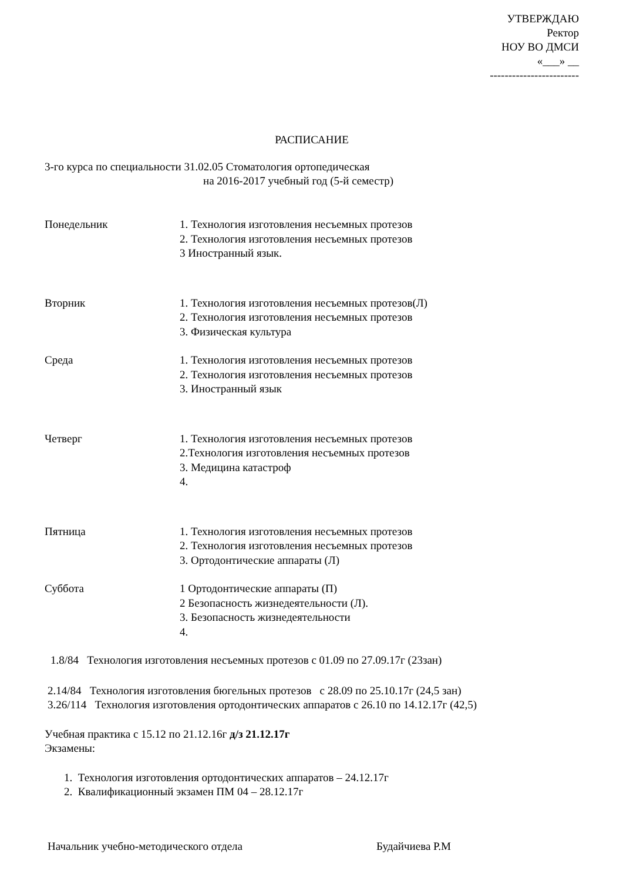УТВЕРЖДАЮ
Ректор
НОУ ВО ДМСИ
«___» __
------------------------
РАСПИСАНИЕ
3-го курса по специальности 31.02.05 Стоматология ортопедическая
на 2016-2017 учебный год (5-й семестр)
Понедельник 1. Технология изготовления несъемных протезов
2. Технология изготовления несъемных протезов
3 Иностранный язык.
Вторник 1. Технология изготовления несъемных протезов(Л)
2. Технология изготовления несъемных протезов
3. Физическая культура
Среда 1. Технология изготовления несъемных протезов
2. Технология изготовления несъемных протезов
3. Иностранный язык
Четверг 1. Технология изготовления несъемных протезов
2.Технология изготовления несъемных протезов
3. Медицина катастроф
4.
Пятница 1. Технология изготовления несъемных протезов
2. Технология изготовления несъемных протезов
3. Ортодонтические аппараты (Л)
Суббота 1 Ортодонтические аппараты (П)
2 Безопасность жизнедеятельности (Л).
3. Безопасность жизнедеятельности
4.
1.8/84 Технология изготовления несъемных протезов с 01.09 по 27.09.17г (23зан)
2.14/84 Технология изготовления бюгельных протезов с 28.09 по 25.10.17г (24,5 зан)
3.26/114 Технология изготовления ортодонтических аппаратов с 26.10 по 14.12.17г (42,5)
Учебная практика с 15.12 по 21.12.16г д/з 21.12.17г
Экзамены:
1. Технология изготовления ортодонтических аппаратов – 24.12.17г
2. Квалификационный экзамен ПМ 04 – 28.12.17г
Начальник учебно-методического отдела Будайчиева Р.М